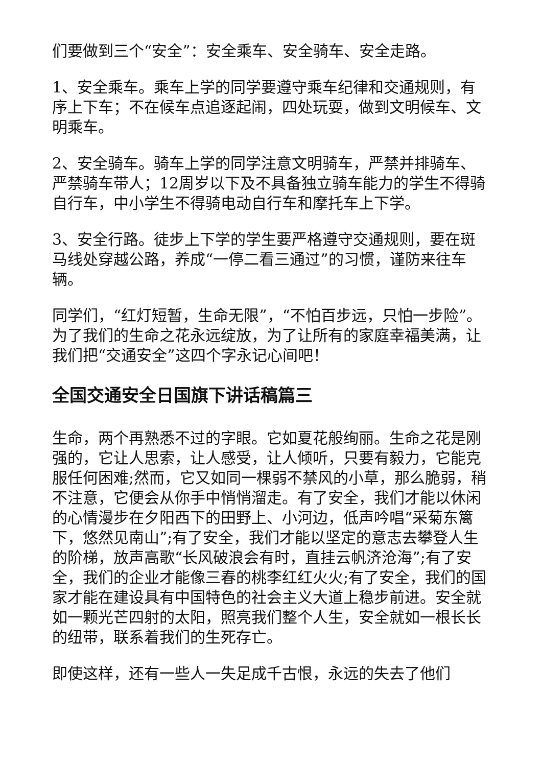们要做到三个“安全”：安全乘车、安全骑车、安全走路。
1、安全乘车。乘车上学的同学要遵守乘车纪律和交通规则，有序上下车；不在候车点追逐起闹，四处玩耍，做到文明候车、文明乘车。
2、安全骑车。骑车上学的同学注意文明骑车，严禁并排骑车、严禁骑车带人；12周岁以下及不具备独立骑车能力的学生不得骑自行车，中小学生不得骑电动自行车和摩托车上下学。
3、安全行路。徒步上下学的学生要严格遵守交通规则，要在斑马线处穿越公路，养成“一停二看三通过”的习惯，谨防来往车辆。
同学们，“红灯短暂，生命无限”，“不怕百步远，只怕一步险”。为了我们的生命之花永远绽放，为了让所有的家庭幸福美满，让我们把“交通安全”这四个字永记心间吧！
全国交通安全日国旗下讲话稿篇三
生命，两个再熟悉不过的字眼。它如夏花般绚丽。生命之花是刚强的，它让人思索，让人感受，让人倾听，只要有毅力，它能克服任何困难;然而，它又如同一棵弱不禁风的小草，那么脆弱，稍不注意，它便会从你手中悄悄溜走。有了安全，我们才能以休闲的心情漫步在夕阳西下的田野上、小河边，低声吟唱“采菊东篱下，悠然见南山”;有了安全，我们才能以坚定的意志去攀登人生的阶梯，放声高歌“长风破浪会有时，直挂云帆济沧海”;有了安全，我们的企业才能像三春的桃李红红火火;有了安全，我们的国家才能在建设具有中国特色的社会主义大道上稳步前进。安全就如一颗光芒四射的太阳，照亮我们整个人生，安全就如一根长长的纽带，联系着我们的生死存亡。
即使这样，还有一些人一失足成千古恨，永远的失去了他们